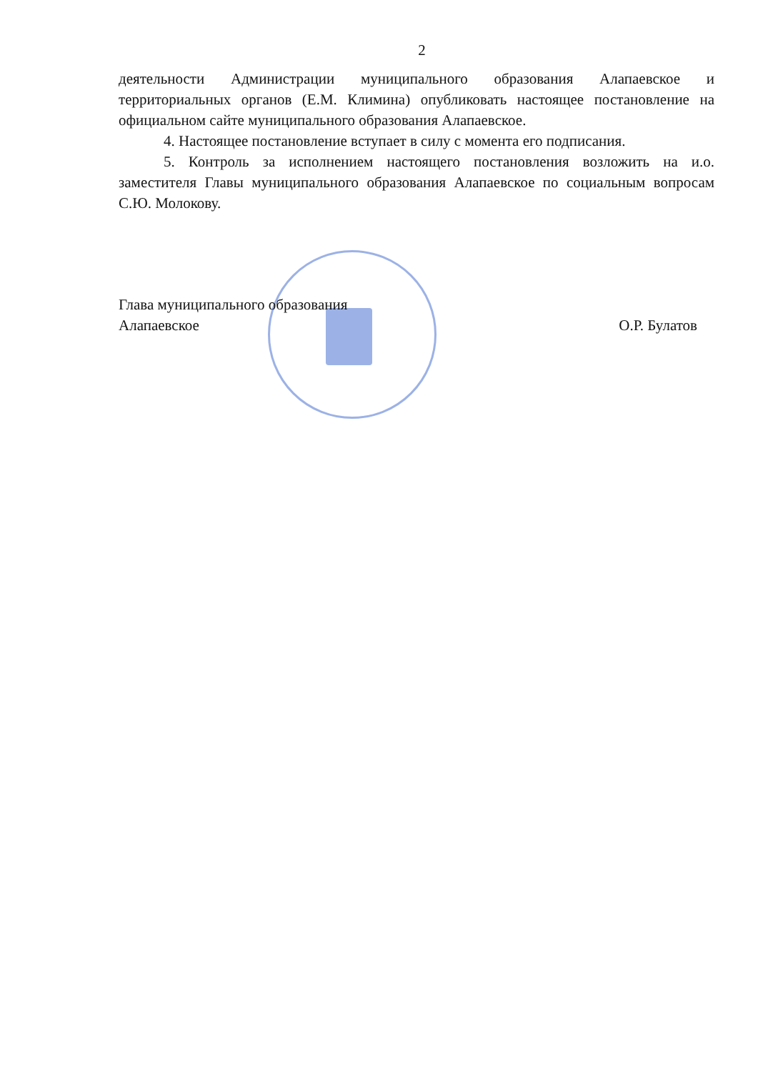2
деятельности Администрации муниципального образования Алапаевское и территориальных органов (Е.М. Климина) опубликовать настоящее постановление на официальном сайте муниципального образования Алапаевское.
4. Настоящее постановление вступает в силу с момента его подписания.
5. Контроль за исполнением настоящего постановления возложить на и.о. заместителя Главы муниципального образования Алапаевское по социальным вопросам С.Ю. Молокову.
Глава муниципального образования
Алапаевское О.Р. Булатов